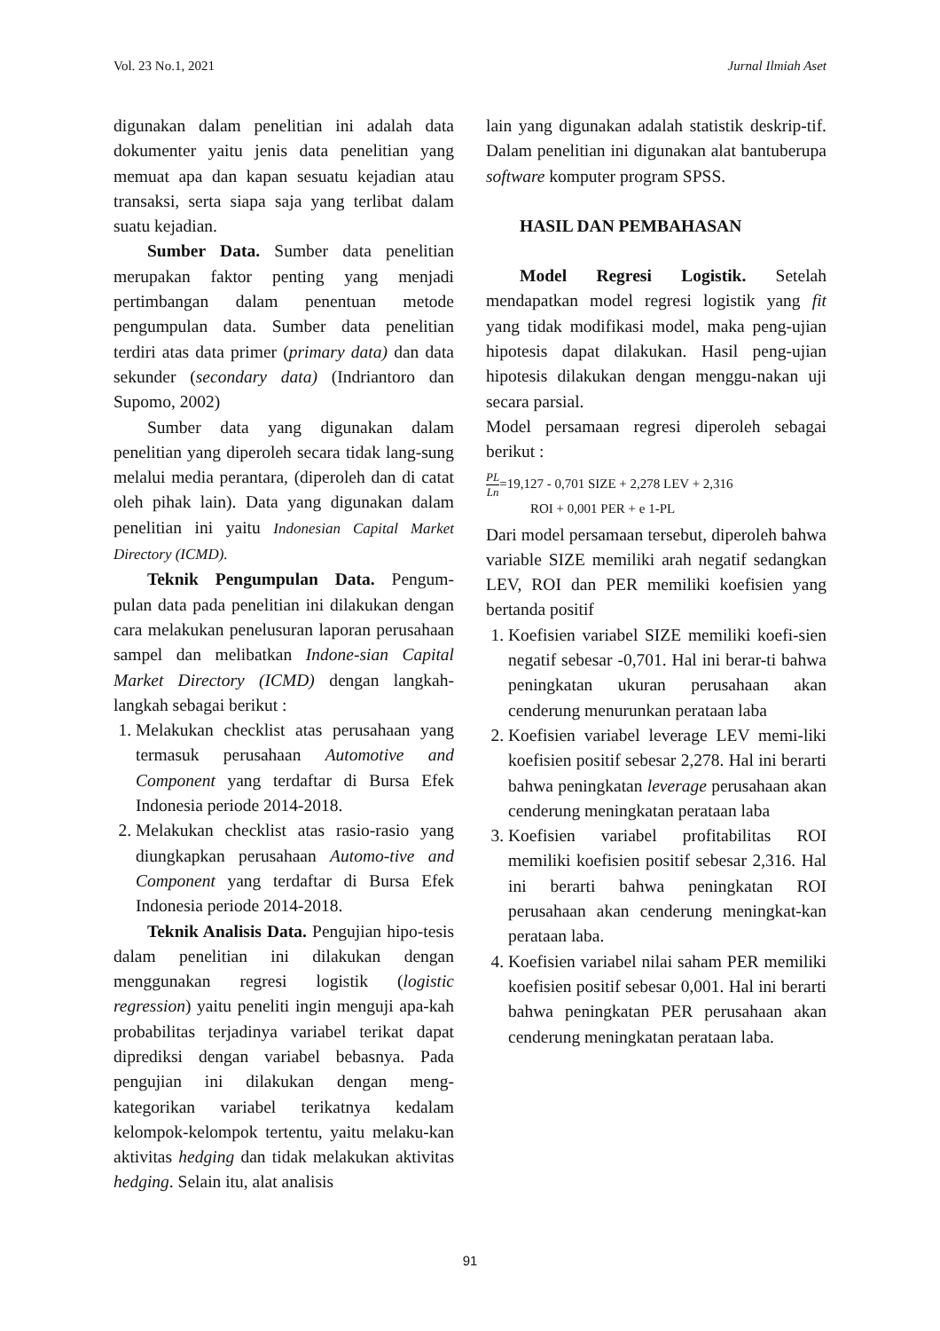Vol. 23 No.1, 2021 Jurnal Ilmiah Aset
digunakan dalam penelitian ini adalah data dokumenter yaitu jenis data penelitian yang memuat apa dan kapan sesuatu kejadian atau transaksi, serta siapa saja yang terlibat dalam suatu kejadian.
Sumber Data. Sumber data penelitian merupakan faktor penting yang menjadi pertimbangan dalam penentuan metode pengumpulan data. Sumber data penelitian terdiri atas data primer (primary data) dan data sekunder (secondary data) (Indriantoro dan Supomo, 2002)
Sumber data yang digunakan dalam penelitian yang diperoleh secara tidak lang-sung melalui media perantara, (diperoleh dan di catat oleh pihak lain). Data yang digunakan dalam penelitian ini yaitu Indonesian Capital Market Directory (ICMD).
Teknik Pengumpulan Data. Pengum-pulan data pada penelitian ini dilakukan dengan cara melakukan penelusuran laporan perusahaan sampel dan melibatkan Indone-sian Capital Market Directory (ICMD) dengan langkah-langkah sebagai berikut :
1. Melakukan checklist atas perusahaan yang termasuk perusahaan Automotive and Component yang terdaftar di Bursa Efek Indonesia periode 2014-2018.
2. Melakukan checklist atas rasio-rasio yang diungkapkan perusahaan Automo-tive and Component yang terdaftar di Bursa Efek Indonesia periode 2014-2018.
Teknik Analisis Data. Pengujian hipo-tesis dalam penelitian ini dilakukan dengan menggunakan regresi logistik (logistic regression) yaitu peneliti ingin menguji apa-kah probabilitas terjadinya variabel terikat dapat diprediksi dengan variabel bebasnya. Pada pengujian ini dilakukan dengan meng-kategorikan variabel terikatnya kedalam kelompok-kelompok tertentu, yaitu melaku-kan aktivitas hedging dan tidak melakukan aktivitas hedging. Selain itu, alat analisis
lain yang digunakan adalah statistik deskrip-tif. Dalam penelitian ini digunakan alat bantuberupa software komputer program SPSS.
HASIL DAN PEMBAHASAN
Model Regresi Logistik. Setelah mendapatkan model regresi logistik yang fit yang tidak modifikasi model, maka peng-ujian hipotesis dapat dilakukan. Hasil peng-ujian hipotesis dilakukan dengan menggu-nakan uji secara parsial.
Model persamaan regresi diperoleh sebagai berikut :
PL Ln=19,127 - 0,701 SIZE + 2,278 LEV + 2,316
ROI + 0,001 PER + e 1-PL
Dari model persamaan tersebut, diperoleh bahwa variable SIZE memiliki arah negatif sedangkan LEV, ROI dan PER memiliki koefisien yang bertanda positif
1. Koefisien variabel SIZE memiliki koefi-sien negatif sebesar -0,701. Hal ini berar-ti bahwa peningkatan ukuran perusahaan akan cenderung menurunkan perataan laba
2. Koefisien variabel leverage LEV memi-liki koefisien positif sebesar 2,278. Hal ini berarti bahwa peningkatan leverage perusahaan akan cenderung meningkatan perataan laba
3. Koefisien variabel profitabilitas ROI memiliki koefisien positif sebesar 2,316. Hal ini berarti bahwa peningkatan ROI perusahaan akan cenderung meningkat-kan perataan laba.
4. Koefisien variabel nilai saham PER memiliki koefisien positif sebesar 0,001. Hal ini berarti bahwa peningkatan PER perusahaan akan cenderung meningkatan perataan laba.
91